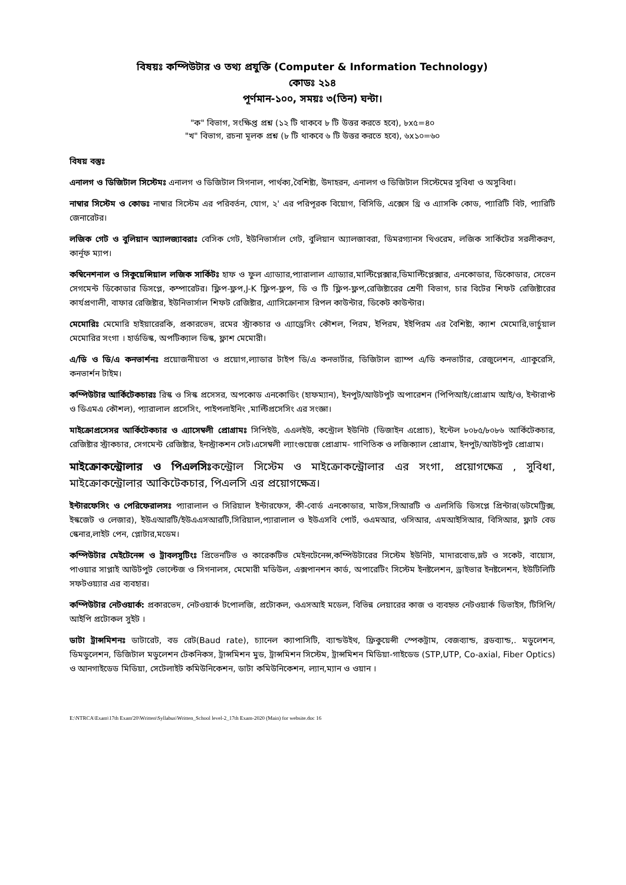বিষয়ঃ কম্পিউটার ও তথ্য প্রযুক্তি (Computer & Information Technology)
কোডঃ ২১৪
পূর্ণমান-১০০, সময়ঃ ৩(তিন) ঘন্টা।
"ক" বিভাগ, সংক্ষিপ্ত প্রশ্ন (১২ টি থাকবে ৮ টি উত্তর করতে হবে), ৮x৫=৪০
"খ" বিভাগ, রচনা মূলক প্রশ্ন (৮ টি থাকবে ৬ টি উত্তর করতে হবে), ৬x১০=৬০
বিষয় বস্তুঃ
এনালগ ও ডিজিটাল সিস্টেমঃ এনালগ ও ডিজিটাল সিগনাল, পার্থক্য,বৈশিষ্ট্য, উদাহরন, এনালগ ও ডিজিটাল সিস্টেমের সুবিধা ও অসুবিধা।
নাম্বার সিস্টেম ও কোডঃ নাম্বার সিস্টেম এর পরিবর্তন, যোগ, ২' এর পরিপূরক বিয়োগ, বিসিডি, এক্সেস থ্রি ও এ্যাসকি কোড, প্যারিটি বিট, প্যারিটি জেনারেটর।
লজিক গেট ও বুলিয়ান অ্যালজ্যাবরাঃ বেসিক গেট, ইউনিভার্সাল গেট, বুলিয়ান অ্যালজাবরা, ডিমরগ্যানস থিওরেম, লজিক সার্কিটের সরলীকরণ, কার্নূফ ম্যাপ।
কম্বিনেশনাল ও সিকুয়েন্সিয়াল লজিক সার্কিটঃ হাফ ও ফুল এ্যাড্যার,প্যারালাল এ্যাড্যার,মাল্টিপ্লেক্সার,ডিমাল্টিপ্লেক্সার, এনকোডার, ডিকোডার, সেভেন সেগমেন্ট ডিকোডার ডিসপ্লে, কম্পারেটর। ফ্লিপ-ফ্লপ,J-K ফ্লিপ-ফ্লপ, ডি ও টি ফ্লিপ-ফ্লপ,রেজিষ্টারের শ্রেণী বিভাগ, চার বিটের শিফট রেজিষ্টারের কার্যপ্রণালী, বাফার রেজিষ্টার, ইউনিভার্সাল শিফট রেজিষ্টার, এ্যাসিক্রোনাস রিপল কাউন্টার, ডিকেট কাউন্টার।
মেমোরিঃ মেমোরি হাইয়ারেরকি, প্রকারভেদ, রমের স্ট্রাকচার ও এ্যাড্রেসিং কৌশল, পিরম, ইপিরম, ইইপিরম এর বৈশিষ্ট্য, ক্যাশ মেমোরি,ভার্চুয়াল মেমোরির সংগা । হার্ডডিস্ক, অপটিক্যাল ডিস্ক, ফ্লাশ মেমোরী।
এ/ডি ও ডি/এ কনভার্শনঃ প্রয়োজনীয়তা ও প্রয়োগ,ল্যাডার টাইপ ডি/এ কনভার্টার, ডিজিটাল র‍্যাম্প এ/ডি কনভার্টার, রেজুলেশন, এ্যাকুরেসি, কনভার্শন টাইম।
কম্পিউটার আর্কিটেকচারঃ রিস্ক ও সিস্ক প্রসেসর, অপকোড এনকোডিং (হাফম্যান), ইনপুট/আউটপুট অপারেশন (পিপিআই/প্রোগ্রাম আই/ও, ইন্টারাপ্ট ও ডিএমএ কৌশল), প্যারালাল প্রসেসিং, পাইপলাইনিং ,মাল্টিপ্রসেসিং এর সংজ্ঞা।
মাইক্রোপ্রসেসর আর্কিটেকচার ও এ্যাসেম্বলী প্রোগ্রামঃ সিপিইউ, এএলইউ, কন্ট্রোল ইউনিট (ডিজাইন এপ্রোচ), ইন্টেল ৮০৮৫/৮০৮৬ আর্কিটেকচার, রেজিষ্টার স্ট্রাকচার, সেগমেন্ট রেজিষ্টার, ইনস্ট্রাকশন সেট।এসেম্বলী ল্যাংগুয়েজ প্রোগ্রাম- গাণিতিক ও লজিক্যাল প্রোগ্রাম, ইনপুট/আউটপুট প্রোগ্রাম।
মাইক্রোকন্ট্রোলার ও পিএলসিঃকন্ট্রোল সিস্টেম ও মাইক্রোকন্ট্রোলার এর সংগা, প্রয়োগক্ষেত্র , সুবিধা, মাইক্রোকন্ট্রোলার আকিটেকচার, পিএলসি এর প্রয়োগক্ষেত্র।
ইন্টারফেসিং ও পেরিফেরালসঃ প্যারালাল ও সিরিয়াল ইন্টারফেস, কী-বোর্ড এনকোডার, মাউস,সিআরটি ও এলসিডি ডিসপ্লে প্রিন্টার(ডটমেট্রিক্স, ইস্কজেট ও লেজার), ইউএআরটি/ইউএএসআরটি,সিরিয়াল,প্যারালাল ও ইউএসবি পোর্ট, ওএমআর, ওসিআর, এমআইসিআর, বিসিআর, ফ্লাট বেড স্কেনার,লাইট পেন, প্লোটার,মডেম।
কম্পিউটার মেইটেনেন্স ও ট্রাবলসুটিংঃ প্রিভেনটিভ ও কারেকটিভ মেইনটেনেন্স,কম্পিউটারের সিস্টেম ইউনিট, মাদারবোড,স্লট ও সকেট, বায়োস, পাওয়ার সাপ্লাই আউটপুট ভোল্টেজ ও সিগনালস, মেমোরী মডিউল, এক্সপানশন কার্ড, অপারেটিং সিস্টেম ইনষ্টলেশন, ড্রাইভার ইনষ্টলেশন, ইউটিলিটি সফটওয়্যার এর ব্যবহার।
কম্পিউটার নেটওয়ার্ক: প্রকারভেদ, নেটওয়ার্ক টপোলজি, প্রটোকল, ওএসআই মডেল, বিভিন্ন লেয়ারের কাজ ও ব্যবহৃত নেটওয়ার্ক ডিভাইস, টিসিপি/আইপি প্রটোকল সুইট ।
ডাটা ট্রান্সমিশনঃ ডাটারেট, বড রেট(Baud rate), চ্যানেল ক্যাপাসিটি, ব্যান্ডউইথ, ফ্রিকুয়েন্সী স্পেকট্রাম, বেজব্যান্ড, ব্রডব্যান্ড,. মডুলেশন, ডিমডুলেশন, ডিজিটাল মডুলেশন টেকনিকস, ট্রান্সমিশন মুড, ট্রান্সমিশন সিস্টেম, ট্রান্সমিশন মিডিয়া-গাইডেড (STP,UTP, Co-axial, Fiber Optics) ও আনগাইডেড মিডিয়া, সেটেলাইট কমিউনিকেশন, ডাটা কমিউনিকেশন, ল্যান,ম্যান ও ওয়ান ।
E:\NTRCA\Exam\17th Exam'20\Written\Syllabus\Written_School level-2_17th Exam-2020 (Main) for website.doc 16